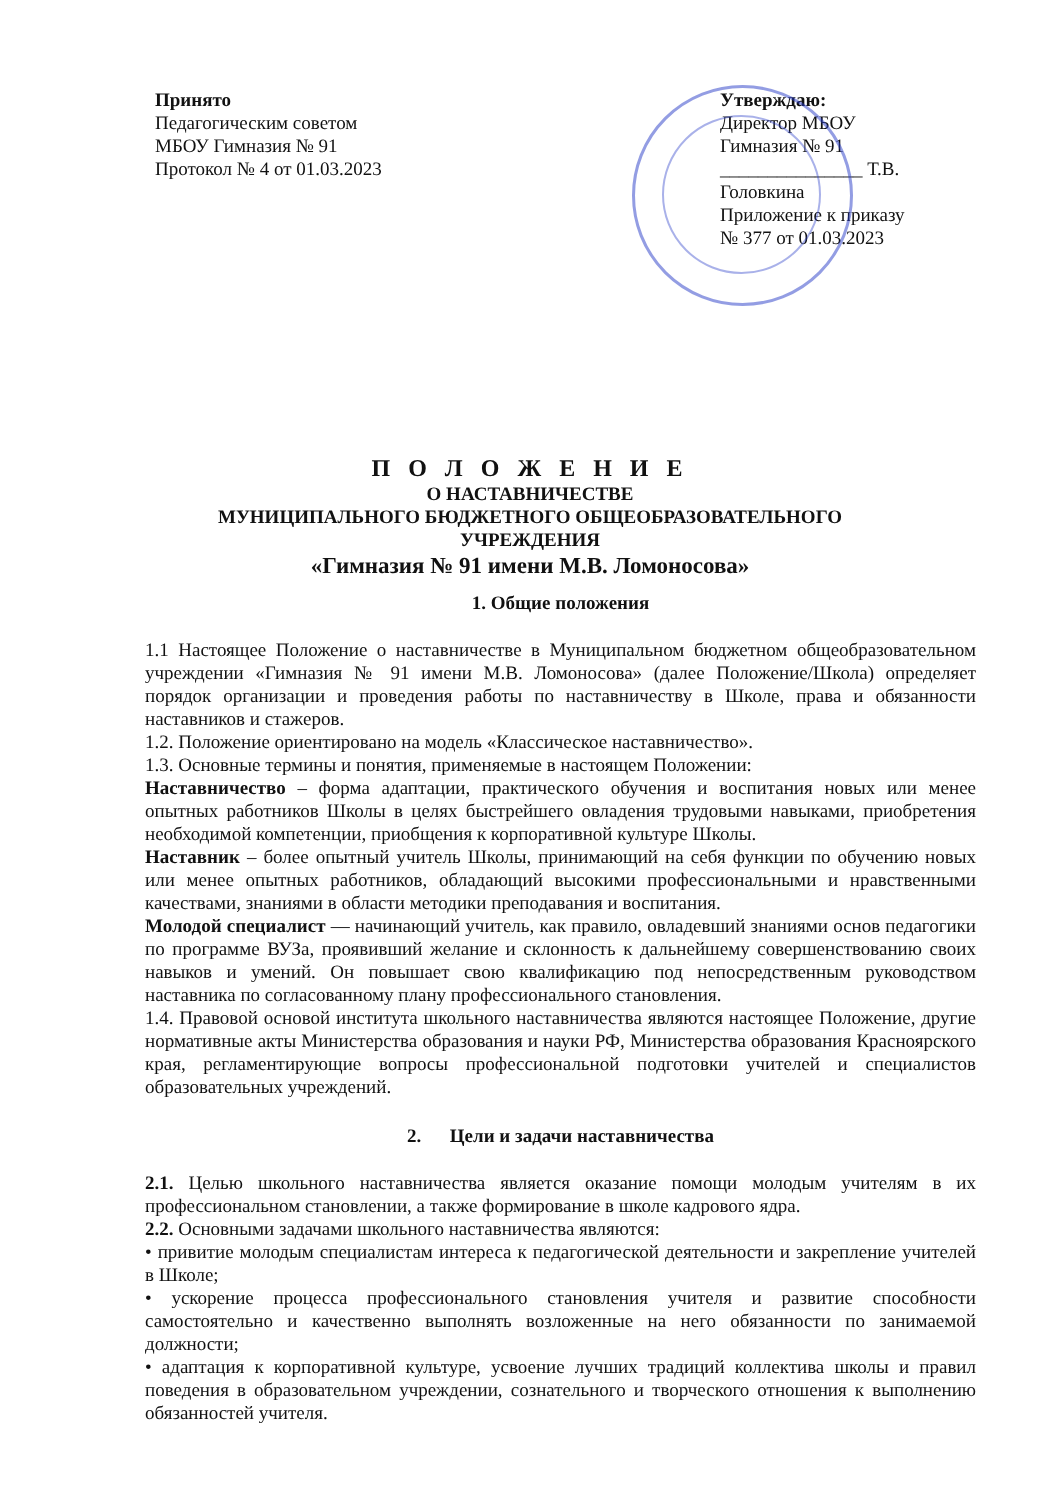Принято
Педагогическим советом
МБОУ Гимназия № 91
Протокол № 4 от 01.03.2023
Утверждаю:
Директор МБОУ
Гимназия № 91
_______________ Т.В. Головкина
Приложение к приказу
№ 377 от 01.03.2023
П О Л О Ж Е Н И Е
О НАСТАВНИЧЕСТВЕ
МУНИЦИПАЛЬНОГО БЮДЖЕТНОГО ОБЩЕОБРАЗОВАТЕЛЬНОГО
УЧРЕЖДЕНИЯ
«Гимназия № 91 имени М.В. Ломоносова»
1. Общие положения
1.1 Настоящее Положение о наставничестве в Муниципальном бюджетном общеобразовательном учреждении «Гимназия № 91 имени М.В. Ломоносова» (далее Положение/Школа) определяет порядок организации и проведения работы по наставничеству в Школе, права и обязанности наставников и стажеров.
1.2. Положение ориентировано на модель «Классическое наставничество».
1.3. Основные термины и понятия, применяемые в настоящем Положении:
Наставничество – форма адаптации, практического обучения и воспитания новых или менее опытных работников Школы в целях быстрейшего овладения трудовыми навыками, приобретения необходимой компетенции, приобщения к корпоративной культуре Школы.
Наставник – более опытный учитель Школы, принимающий на себя функции по обучению новых или менее опытных работников, обладающий высокими профессиональными и нравственными качествами, знаниями в области методики преподавания и воспитания.
Молодой специалист — начинающий учитель, как правило, овладевший знаниями основ педагогики по программе ВУЗа, проявивший желание и склонность к дальнейшему совершенствованию своих навыков и умений. Он повышает свою квалификацию под непосредственным руководством наставника по согласованному плану профессионального становления.
1.4. Правовой основой института школьного наставничества являются настоящее Положение, другие нормативные акты Министерства образования и науки РФ, Министерства образования Красноярского края, регламентирующие вопросы профессиональной подготовки учителей и специалистов образовательных учреждений.
2. Цели и задачи наставничества
2.1. Целью школьного наставничества является оказание помощи молодым учителям в их профессиональном становлении, а также формирование в школе кадрового ядра.
2.2. Основными задачами школьного наставничества являются:
• привитие молодым специалистам интереса к педагогической деятельности и закрепление учителей в Школе;
• ускорение процесса профессионального становления учителя и развитие способности самостоятельно и качественно выполнять возложенные на него обязанности по занимаемой должности;
• адаптация к корпоративной культуре, усвоение лучших традиций коллектива школы и правил поведения в образовательном учреждении, сознательного и творческого отношения к выполнению обязанностей учителя.